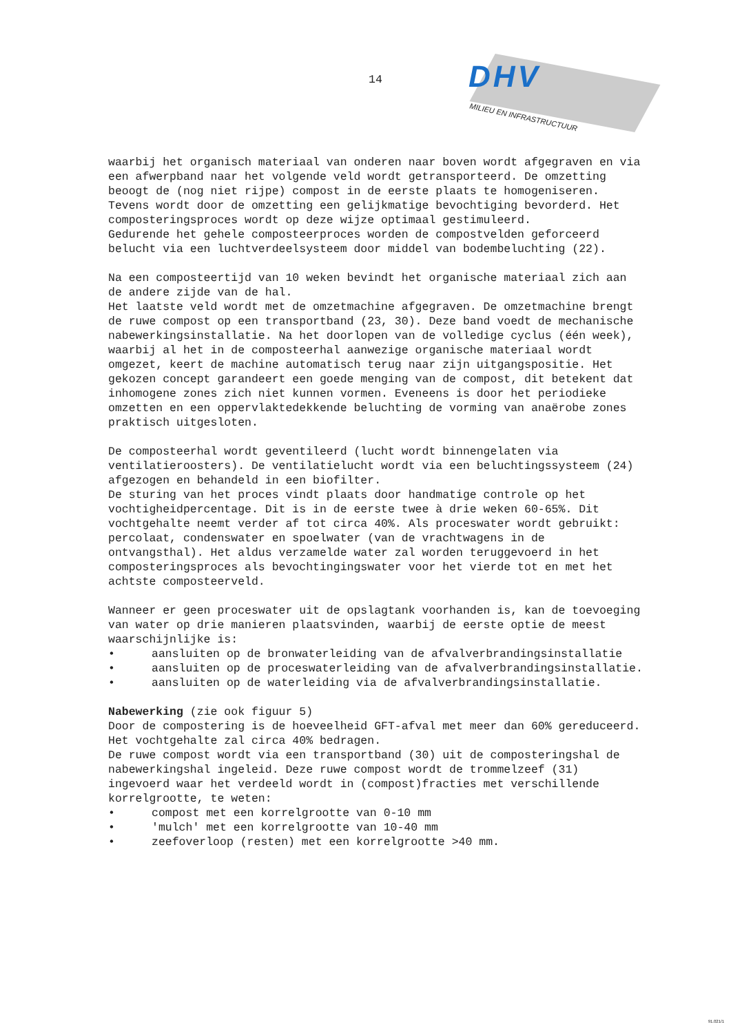14
DHV
MILIEU EN INFRASTRUCTUUR
waarbij het organisch materiaal van onderen naar boven wordt afgegraven en via een afwerpband naar het volgende veld wordt getransporteerd. De omzetting beoogt de (nog niet rijpe) compost in de eerste plaats te homogeniseren. Tevens wordt door de omzetting een gelijkmatige bevochtiging bevorderd. Het composteringsproces wordt op deze wijze optimaal gestimuleerd.
Gedurende het gehele composteerproces worden de compostvelden geforceerd belucht via een luchtverdeelsysteem door middel van bodembeluchting (22).
Na een composteertijd van 10 weken bevindt het organische materiaal zich aan de andere zijde van de hal.
Het laatste veld wordt met de omzetmachine afgegraven. De omzetmachine brengt de ruwe compost op een transportband (23, 30). Deze band voedt de mechanische nabewerkingsinstallatie. Na het doorlopen van de volledige cyclus (één week), waarbij al het in de composteerhal aanwezige organische materiaal wordt omgezet, keert de machine automatisch terug naar zijn uitgangspositie. Het gekozen concept garandeert een goede menging van de compost, dit betekent dat inhomogene zones zich niet kunnen vormen. Eveneens is door het periodieke omzetten en een oppervlaktedekkende beluchting de vorming van anaërobe zones praktisch uitgesloten.
De composteerhal wordt geventileerd (lucht wordt binnengelaten via ventilatieroosters). De ventilatielucht wordt via een beluchtingssysteem (24) afgezogen en behandeld in een biofilter.
De sturing van het proces vindt plaats door handmatige controle op het vochtigheidpercentage. Dit is in de eerste twee à drie weken 60-65%. Dit vochtgehalte neemt verder af tot circa 40%. Als proceswater wordt gebruikt: percolaat, condenswater en spoelwater (van de vrachtwagens in de ontvangsthal). Het aldus verzamelde water zal worden teruggevoerd in het composteringsproces als bevochtingingswater voor het vierde tot en met het achtste composteerveld.
Wanneer er geen proceswater uit de opslagtank voorhanden is, kan de toevoeging van water op drie manieren plaatsvinden, waarbij de eerste optie de meest waarschijnlijke is:
• aansluiten op de bronwaterleiding van de afvalverbrandingsinstallatie
• aansluiten op de proceswaterleiding van de afvalverbrandingsinstallatie.
• aansluiten op de waterleiding via de afvalverbrandingsinstallatie.
Nabewerking (zie ook figuur 5)
Door de compostering is de hoeveelheid GFT-afval met meer dan 60% gereduceerd. Het vochtgehalte zal circa 40% bedragen.
De ruwe compost wordt via een transportband (30) uit de composteringshal de nabewerkingshal ingeleid. Deze ruwe compost wordt de trommelzeef (31) ingevoerd waar het verdeeld wordt in (compost)fracties met verschillende korrelgrootte, te weten:
• compost met een korrelgrootte van 0-10 mm
• 'mulch' met een korrelgrootte van 10-40 mm
• zeefoverloop (resten) met een korrelgrootte >40 mm.
91.021/1